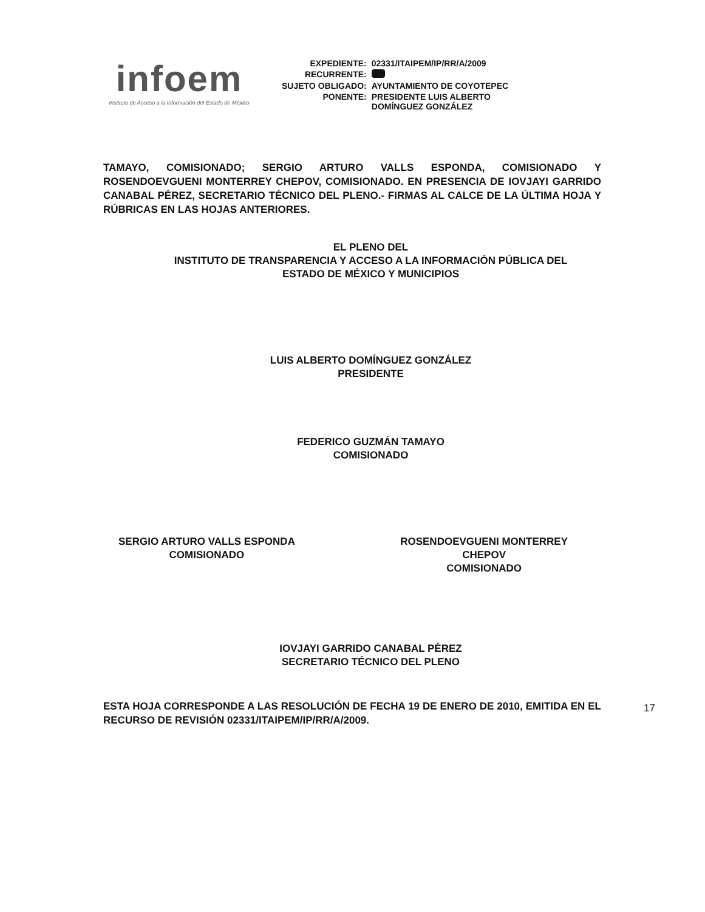infoem
Instituto de Acceso a la Información del Estado de México
| EXPEDIENTE: | 02331/ITAIPEM/IP/RR/A/2009 |
| RECURRENTE: | |
| SUJETO OBLIGADO: | AYUNTAMIENTO DE COYOTEPEC |
| PONENTE: | PRESIDENTE LUIS ALBERTO DOMÍNGUEZ GONZÁLEZ |
TAMAYO, COMISIONADO; SERGIO ARTURO VALLS ESPONDA, COMISIONADO Y ROSENDOEVGUENI MONTERREY CHEPOV, COMISIONADO. EN PRESENCIA DE IOVJAYI GARRIDO CANABAL PÉREZ, SECRETARIO TÉCNICO DEL PLENO.- FIRMAS AL CALCE DE LA ÚLTIMA HOJA Y RÚBRICAS EN LAS HOJAS ANTERIORES.
EL PLENO DEL
INSTITUTO DE TRANSPARENCIA Y ACCESO A LA INFORMACIÓN PÚBLICA DEL
ESTADO DE MÉXICO Y MUNICIPIOS
LUIS ALBERTO DOMÍNGUEZ GONZÁLEZ
PRESIDENTE
FEDERICO GUZMÁN TAMAYO
COMISIONADO
SERGIO ARTURO VALLS ESPONDA
COMISIONADO
ROSENDOEVGUENI MONTERREY
CHEPOV
COMISIONADO
IOVJAYI GARRIDO CANABAL PÉREZ
SECRETARIO TÉCNICO DEL PLENO
ESTA HOJA CORRESPONDE A LAS RESOLUCIÓN DE FECHA 19 DE ENERO DE 2010, EMITIDA EN EL RECURSO DE REVISIÓN 02331/ITAIPEM/IP/RR/A/2009.
17